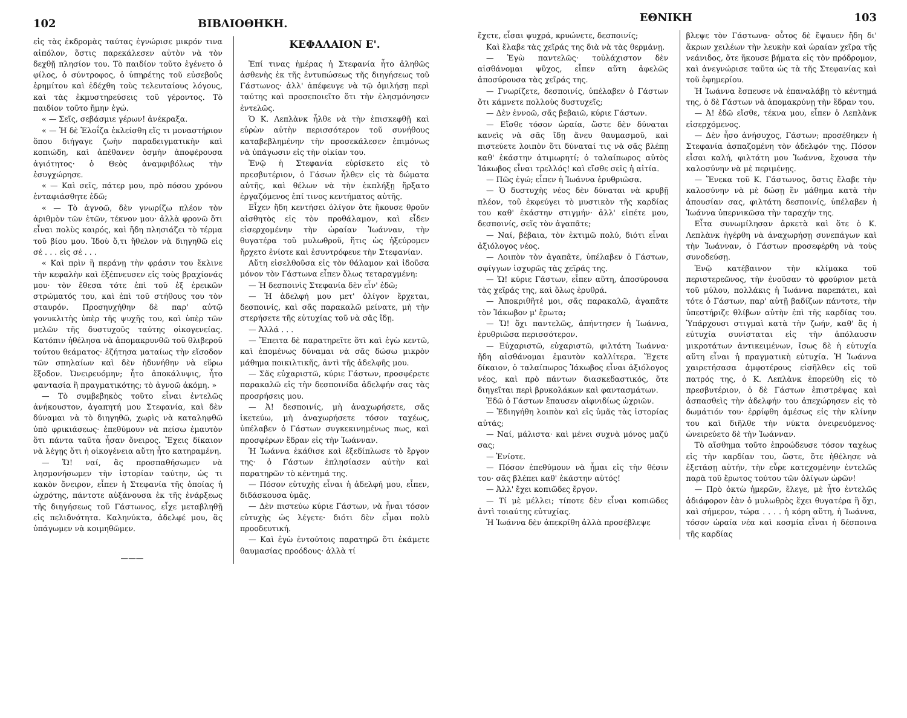102 ΒΙΒΛΙΟΘΗΚΗ.
εἰς τὰς ἐκδρομὰς ταύτας ἐγνώρισε μικρόν τινα αἰπόλον, ὅστις παρεκάλεσεν αὐτὸν νὰ τὸν δεχθῇ πλησίον του. Τὸ παιδίον τοῦτο ἐγένετο ὁ φίλος, ὁ σύντροφος, ὁ ὑπηρέτης τοῦ εὐσεβοῦς ἐρημίτου καὶ ἐδέχθη τοὺς τελευταίους λόγους, καὶ τὰς ἐκμυστηρεύσεις τοῦ γέροντος. Τὸ παιδίον τοῦτο ἤμην ἐγώ.
« — Σεῖς, σεβάσμιε γέρων! ἀνέκραξα.
« — Ἡ δὲ Ἐλοΐζα ἐκλείσθη εἴς τι μοναστήριον ὅπου διήγαγε ζωὴν παραδειγματικὴν καὶ κοπιώδη, καὶ ἀπέθανεν ὀσμὴν ἀποφέρουσα ἁγιότητος· ὁ Θεὸς ἀναμφιβόλως τὴν ἐσυγχώρησε.
« — Καὶ σεῖς, πάτερ μου, πρὸ πόσου χρόνου ἐνταφιάσθητε ἐδῶ;
« — Τὸ ἀγνοῶ, δὲν γνωρίζω πλέον τὸν ἀριθμὸν τῶν ἐτῶν, τέκνον μου· ἀλλὰ φρονῶ ὅτι εἶναι πολὺς καιρός, καὶ ἤδη πλησιάζει τὸ τέρμα τοῦ βίου μου. Ἰδοὺ ὅ,τι ἤθελον νὰ διηγηθῶ εἰς σέ . . . εἰς σέ . . .
« Καὶ πρὶν ἢ περάνῃ τὴν φράσιν του ἔκλινε τὴν κεφαλὴν καὶ ἐξέπνευσεν εἰς τοὺς βραχίονάς μου· τὸν ἔθεσα τότε ἐπὶ τοῦ ἐξ ἐρεικῶν στρώματός του, καὶ ἐπὶ τοῦ στήθους του τὸν σταυρόν. Προσηυχήθην δὲ παρ' αὐτῷ γονυκλιτὴς ὑπὲρ τῆς ψυχῆς του, καὶ ὑπὲρ τῶν μελῶν τῆς δυστυχοῦς ταύτης οἰκογενείας. Κατόπιν ἠθέλησα νὰ ἀπομακρυνθῶ τοῦ θλιβεροῦ τούτου θεάματος· ἐζήτησα ματαίως τὴν εἴσοδον τῶν σπηλαίων καὶ δὲν ἠδυνήθην νὰ εὕρω ἔξοδον. Ὠνειρευόμην; ἦτο ἀποκάλυψις, ἦτο φαντασία ἢ πραγματικότης; τὸ ἀγνοῶ ἀκόμη. »
— Τὸ συμβεβηκὸς τοῦτο εἶναι ἐντελῶς ἀνήκουστον, ἀγαπητή μου Στεφανία, καὶ δὲν δύναμαι νὰ τὸ διηγηθῶ, χωρὶς νὰ καταληφθῶ ὑπὸ φρικιάσεως· ἐπεθύμουν νὰ πείσω ἐμαυτὸν ὅτι πάντα ταῦτα ἦσαν ὄνειρος. Ἔχεις δίκαιον νὰ λέγῃς ὅτι ἡ οἰκογένεια αὕτη ἦτο κατηραμένη.
— Ὤ! ναί, ἂς προσπαθήσωμεν νὰ λησμονήσωμεν τὴν ἱστορίαν ταύτην, ὡς τι κακὸν ὄνειρον, εἶπεν ἡ Στεφανία τῆς ὁποίας ἡ ὠχρότης, πάντοτε αὐξάνουσα ἐκ τῆς ἐνάρξεως τῆς διηγήσεως τοῦ Γάστωνος, εἶχε μεταβληθῇ εἰς πελιδνότητα. Καληνύκτα, ἀδελφέ μου, ἂς ὑπάγωμεν νὰ κοιμηθῶμεν.
———
ΚΕΦΑΛΑΙΟΝ Ε'.
Ἐπί τινας ἡμέρας ἡ Στεφανία ἦτο ἀληθῶς ἀσθενὴς ἐκ τῆς ἐντυπώσεως τῆς διηγήσεως τοῦ Γάστωνος· ἀλλ' ἀπέφευγε νὰ τῷ ὁμιλήσῃ περὶ ταύτης καὶ προσεποιεῖτο ὅτι τὴν ἐλησμόνησεν ἐντελῶς.
Ὁ Κ. Λεπλὰνκ ἦλθε νὰ τὴν ἐπισκεφθῇ καὶ εὑρὼν αὐτὴν περισσότερον τοῦ συνήθους καταβεβλημένην τὴν προσεκάλεσεν ἐπιμόνως νὰ ὑπάγωσιν εἰς τὴν οἰκίαν του.
Ἐνῷ ἡ Στεφανία εὑρίσκετο εἰς τὸ πρεσβυτέριον, ὁ Γάσων ἦλθεν εἰς τὰ δώματα αὐτῆς, καὶ θέλων νὰ τὴν ἐκπλήξῃ ἤρξατο ἐργαζόμενος ἐπί τινος κεντήματος αὐτῆς.
Εἶχεν ἤδη κεντήσει ὀλίγον ὅτε ἤκουσε θροῦν αἰσθητὸς εἰς τὸν προθάλαμον, καὶ εἶδεν εἰσερχομένην τὴν ὡραίαν Ἰωάνναν, τὴν θυγατέρα τοῦ μυλωθροῦ, ἥτις ὡς ἠξεύρομεν ἤρχετο ἐνίοτε καὶ ἐσυντρόφευε τὴν Στεφανίαν.
Αὕτη εἰσελθοῦσα εἰς τὸν θάλαμον καὶ ἰδοῦσα μόνον τὸν Γάστωνα εἶπεν ὅλως τεταραγμένη:
— Ἡ δεσποινὶς Στεφανία δὲν εἶν' ἐδῶ;
— Ἡ ἀδελφή μου μετ' ὀλίγον ἔρχεται, δεσποινίς, καὶ σᾶς παρακαλῶ μείνατε, μὴ τὴν στερήσετε τῆς εὐτυχίας τοῦ νὰ σᾶς ἴδῃ.
— Ἀλλά . . .
— Ἔπειτα δὲ παρατηρεῖτε ὅτι καὶ ἐγὼ κεντῶ, καὶ ἑπομένως δύναμαι νὰ σᾶς δώσω μικρὸν μάθημα ποικιλτικῆς, ἀντὶ τῆς ἀδελφῆς μου.
— Σᾶς εὐχαριστῶ, κύριε Γάστων, προσφέρετε παρακαλῶ εἰς τὴν δεσποινίδα ἀδελφήν σας τὰς προσρήσεις μου.
— Ἀ! δεσποινίς, μὴ ἀναχωρήσετε, σᾶς ἱκετεύω, μὴ ἀναχωρήσετε τόσον ταχέως, ὑπέλαβεν ὁ Γάστων συγκεκινημένως πως, καὶ προσφέρων ἕδραν εἰς τὴν Ἰωάνναν.
Ἡ Ἰωάννα ἐκάθισε καὶ ἐξεδίπλωσε τὸ ἔργον της· ὁ Γάστων ἐπλησίασεν αὐτὴν καὶ παρατηρῶν τὸ κέντημά της.
— Πόσον εὐτυχὴς εἶναι ἡ ἀδελφή μου, εἶπεν, διδάσκουσα ὑμᾶς.
— Δὲν πιστεύω κύριε Γάστων, νὰ ἦναι τόσον εὐτυχὴς ὡς λέγετε· διότι δὲν εἶμαι πολὺ προοδευτική.
— Καὶ ἐγὼ ἐντούτοις παρατηρῶ ὅτι ἐκάμετε θαυμασίας προόδους· ἀλλὰ τί
ΕΘΝΙΚΗ 103
ἔχετε, εἶσαι ψυχρά, κρυώνετε, δεσποινίς;
Καὶ ἔλαβε τὰς χεῖράς της διὰ νὰ τὰς θερμάνῃ.
— Ἐγὼ παντελῶς· τοὐλάχιστον δὲν αἰσθάνομαι ψῦχος, εἶπεν αὕτη ἀφελῶς ἀποσύρουσα τὰς χεῖράς της.
— Γνωρίζετε, δεσποινίς, ὑπέλαβεν ὁ Γάστων ὅτι κάμνετε πολλοὺς δυστυχεῖς;
— Δὲν ἐννοῶ, σᾶς βεβαιῶ, κύριε Γάστων.
— Εἴσθε τόσον ὡραία, ὥστε δὲν δύναται κανεὶς νὰ σᾶς ἴδῃ ἄνευ θαυμασμοῦ, καὶ πιστεύετε λοιπὸν ὅτι δύναταί τις νὰ σᾶς βλέπῃ καθ' ἑκάστην ἀτιμωρητί; ὁ ταλαίπωρος αὐτὸς Ἰάκωβος εἶναι τρελλός! καὶ εἴσθε σεῖς ἡ αἰτία.
— Πῶς ἐγώ; εἶπεν ἡ Ἰωάννα ἐρυθριῶσα.
— Ὁ δυστυχὴς νέος δὲν δύναται νὰ κρυβῇ πλέον, τοῦ ἐκφεύγει τὸ μυστικὸν τῆς καρδίας του καθ' ἑκάστην στιγμήν· ἀλλ' εἰπέτε μου, δεσποινίς, σεῖς τὸν ἀγαπᾶτε;
— Ναί, βέβαια, τὸν ἐκτιμῶ πολύ, διότι εἶναι ἀξιόλογος νέος.
— Λοιπὸν τὸν ἀγαπᾶτε, ὑπέλαβεν ὁ Γάστων, σφίγγων ἰσχυρῶς τὰς χεῖράς της.
— Ὤ! κύριε Γάστων, εἶπεν αὕτη, ἀποσύρουσα τὰς χεῖράς της, καὶ ὅλως ἐρυθρά.
— Ἀποκριθῆτέ μοι, σᾶς παρακαλῶ, ἀγαπᾶτε τὸν Ἰάκωβον μ' ἔρωτα;
— Ὤ! ὄχι παντελῶς, ἀπήντησεν ἡ Ἰωάννα, ἐρυθριῶσα περισσότερον.
— Εὐχαριστῶ, εὐχαριστῶ, φιλτάτη Ἰωάννα· ἤδη αἰσθάνομαι ἐμαυτὸν καλλίτερα. Ἔχετε δίκαιον, ὁ ταλαίπωρος Ἰάκωβος εἶναι ἀξιόλογος νέος, καὶ πρὸ πάντων διασκεδαστικός, ὅτε διηγεῖται περὶ βρυκολάκων καὶ φαντασμάτων.
Ἐδῶ ὁ Γάστων ἔπαυσεν αἰφνιδίως ὠχριῶν.
— Ἐδιηγήθη λοιπὸν καὶ εἰς ὑμᾶς τὰς ἱστορίας αὐτάς;
— Ναί, μάλιστα· καὶ μένει συχνὰ μόνος μαζύ σας;
— Ἐνίοτε.
— Πόσον ἐπεθύμουν νὰ ἦμαι εἰς τὴν θέσιν του· σᾶς βλέπει καθ' ἑκάστην αὐτός!
— Ἀλλ' ἔχει κοπιῶδες ἔργον.
— Τί μὲ μέλλει; τίποτε δὲν εἶναι κοπιῶδες ἀντὶ τοιαύτης εὐτυχίας.
Ἡ Ἰωάννα δὲν ἀπεκρίθη ἀλλὰ προσέβλεψε
βλεψε τὸν Γάστωνα· οὗτος δὲ ἔψαυεν ἤδη δι' ἄκρων χειλέων τὴν λευκὴν καὶ ὡραίαν χεῖρα τῆς νεάνιδος, ὅτε ἤκουσε βήματα εἰς τὸν πρόδρομον, καὶ ἀνεγνώρισε ταῦτα ὡς τὰ τῆς Στεφανίας καὶ τοῦ ἐφημερίου.
Ἡ Ἰωάννα ἔσπευσε νὰ ἐπαναλάβῃ τὸ κέντημά της, ὁ δὲ Γάστων νὰ ἀπομακρύνῃ τὴν ἕδραν του.
— Ἀ! ἐδῶ εἴσθε, τέκνα μου, εἶπεν ὁ Λεπλὰνκ εἰσερχόμενος.
— Δὲν ἦσο ἀνήσυχος, Γάστων; προσέθηκεν ἡ Στεφανία ἀσπαζομένη τὸν ἀδελφόν της. Πόσον εἶσαι καλή, φιλτάτη μου Ἰωάννα, ἔχουσα τὴν καλοσύνην νὰ μὲ περιμένῃς.
— Ἕνεκα τοῦ Κ. Γάστωνος, ὅστις ἔλαβε τὴν καλοσύνην νὰ μὲ δώσῃ ἓν μάθημα κατὰ τὴν ἀπουσίαν σας, φιλτάτη δεσποινίς, ὑπέλαβεν ἡ Ἰωάννα ὑπερνικῶσα τὴν ταραχήν της.
Εἶτα συνωμίλησαν ἀρκετὰ καὶ ὅτε ὁ Κ. Λεπλὰνκ ἠγέρθη νὰ ἀναχωρήσῃ συνεπάγων καὶ τὴν Ἰωάνναν, ὁ Γάστων προσεφέρθη νὰ τοὺς συνοδεύσῃ.
Ἐνῷ κατέβαινον τὴν κλίμακα τοῦ περιστερεῶνος, τὴν ἑνοῦσαν τὸ φρούριον μετὰ τοῦ μύλου, πολλάκις ἡ Ἰωάννα παρεπάτει, καὶ τότε ὁ Γάστων, παρ' αὐτῇ βαδίζων πάντοτε, τὴν ὑπεστήριζε θλίβων αὐτὴν ἐπὶ τῆς καρδίας του. Ὑπάρχουσι στιγμαὶ κατὰ τὴν ζωήν, καθ' ἃς ἡ εὐτυχία συνίσταται εἰς τὴν ἀπόλαυσιν μικροτάτων ἀντικειμένων, ἴσως δὲ ἡ εὐτυχία αὕτη εἶναι ἡ πραγματικὴ εὐτυχία. Ἡ Ἰωάννα χαιρετήσασα ἀμφοτέρους εἰσῆλθεν εἰς τοῦ πατρός της, ὁ Κ. Λεπλὰνκ ἐπορεύθη εἰς τὸ πρεσβυτέριον, ὁ δὲ Γάστων ἐπιστρέψας καὶ ἀσπασθεὶς τὴν ἀδελφήν του ἀπεχώρησεν εἰς τὸ δωμάτιόν του· ἐρρίφθη ἀμέσως εἰς τὴν κλίνην του καὶ διῆλθε τὴν νύκτα ὀνειρευόμενος· ὠνειρεύετο δὲ τὴν Ἰωάνναν.
Τὸ αἴσθημα τοῦτο ἐπροώδευσε τόσον ταχέως εἰς τὴν καρδίαν του, ὥστε, ὅτε ἠθέλησε νὰ ἐξετάσῃ αὐτήν, τὴν εὗρε κατεχομένην ἐντελῶς παρὰ τοῦ ἔρωτος τούτου τῶν ὀλίγων ὡρῶν!
— Πρὸ ὀκτὼ ἡμερῶν, ἔλεγε, μὲ ἦτο ἐντελῶς ἀδιάφορον ἐὰν ὁ μυλωθρὸς ἔχει θυγατέρα ἢ ὄχι, καὶ σήμερον, τώρα . . . . ἡ κόρη αὕτη, ἡ Ἰωάννα, τόσον ὡραία νέα καὶ κοσμία εἶναι ἡ δέσποινα τῆς καρδίας